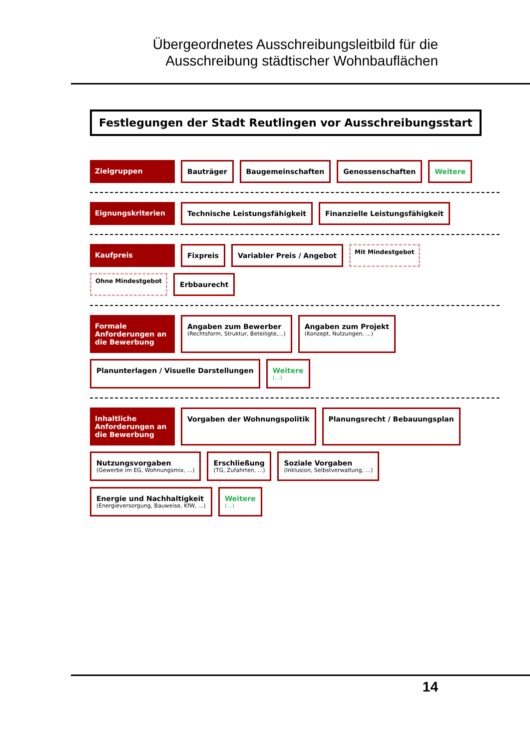Übergeordnetes Ausschreibungsleitbild für die
Ausschreibung städtischer Wohnbauflächen
Festlegungen der Stadt Reutlingen vor Ausschreibungsstart
Zielgruppen
Bauträger
Baugemeinschaften
Genossenschaften
Weitere
Eignungskriterien
Technische Leistungsfähigkeit
Finanzielle Leistungsfähigkeit
Kaufpreis
Fixpreis
Variabler Preis / Angebot
Mit Mindestgebot
Ohne Mindestgebot
Erbbaurecht
Formale Anforderungen an die Bewerbung
Angaben zum Bewerber
(Rechtsform, Struktur, Beteiligte,...)
Angaben zum Projekt
(Konzept, Nutzungen, ...)
Planunterlagen / Visuelle Darstellungen
Weitere
(...)
Inhaltliche Anforderungen an die Bewerbung
Vorgaben der Wohnungspolitik
Planungsrecht / Bebauungsplan
Nutzungsvorgaben
(Gewerbe im EG, Wohnungsmix, ...)
Erschließung
(TG, Zufahrten, ...)
Soziale Vorgaben
(Inklusion, Selbstverwaltung, ...)
Energie und Nachhaltigkeit
(Energieversorgung, Bauweise, KfW, ...)
Weitere
(...)
14